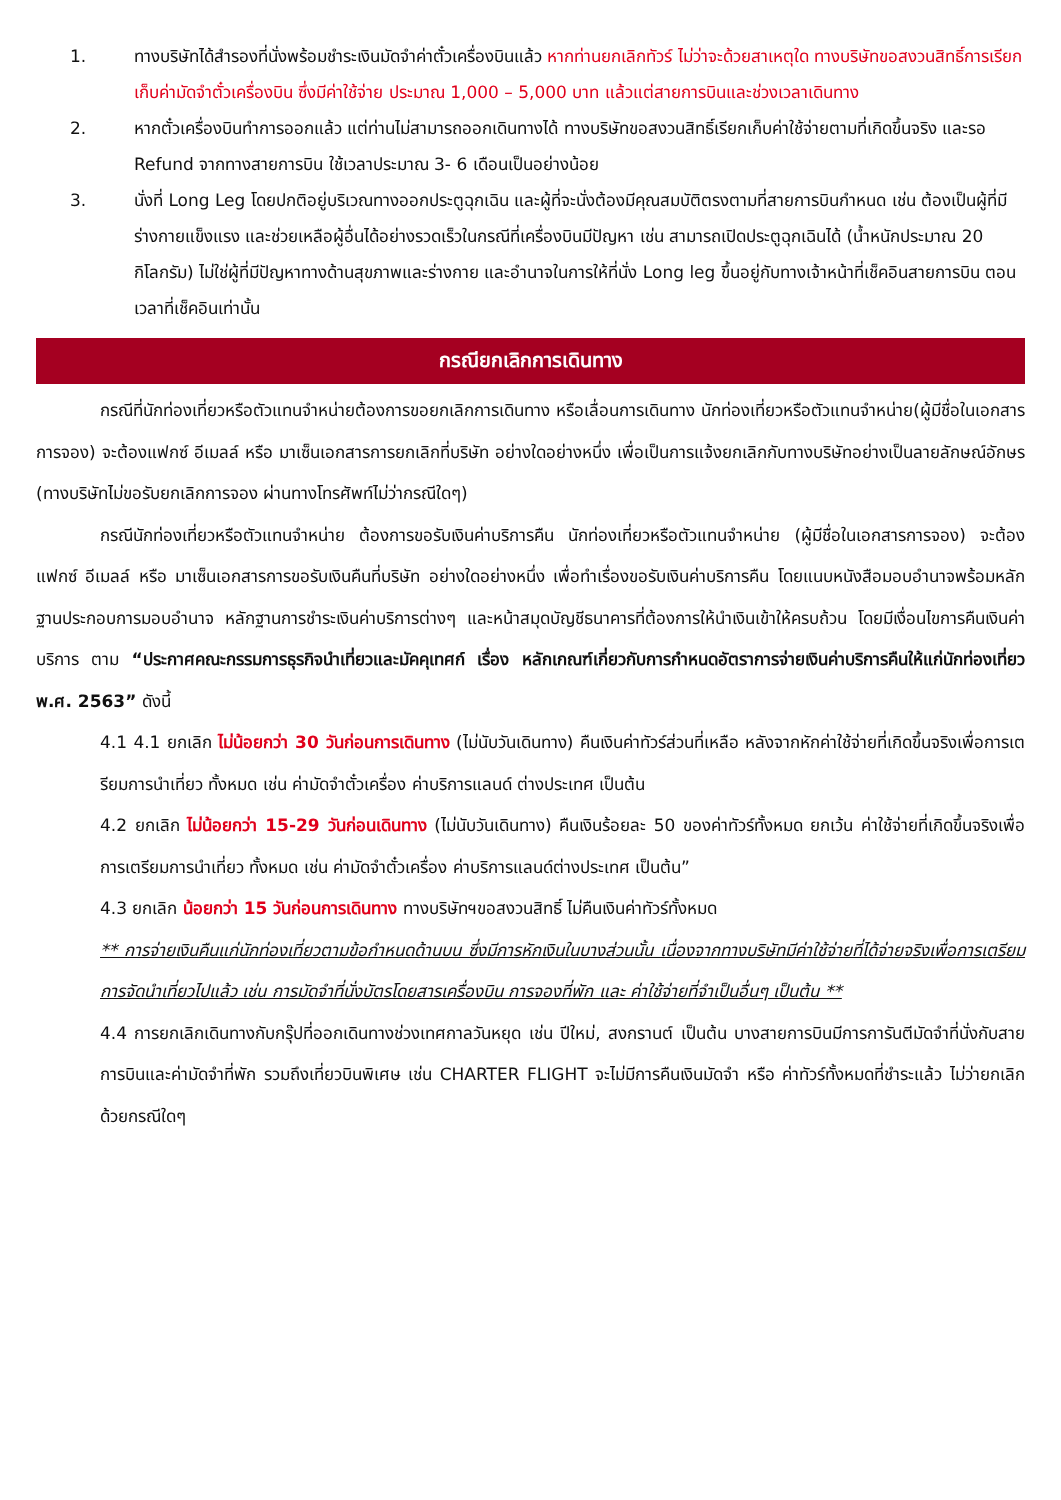1. ทางบริษัทได้สำรองที่นั่งพร้อมชำระเงินมัดจำค่าตั๋วเครื่องบินแล้ว หากท่านยกเลิกทัวร์ ไม่ว่าจะด้วยสาเหตุใด ทางบริษัทขอสงวนสิทธิ์การเรียกเก็บค่ามัดจำตั๋วเครื่องบิน ซึ่งมีค่าใช้จ่าย ประมาณ 1,000 – 5,000 บาท แล้วแต่สายการบินและช่วงเวลาเดินทาง
2. หากตั๋วเครื่องบินทำการออกแล้ว แต่ท่านไม่สามารถออกเดินทางได้ ทางบริษัทขอสงวนสิทธิ์เรียกเก็บค่าใช้จ่ายตามที่เกิดขึ้นจริง และรอ Refund จากทางสายการบิน ใช้เวลาประมาณ 3- 6 เดือนเป็นอย่างน้อย
3. นั่งที่ Long Leg โดยปกติอยู่บริเวณทางออกประตูฉุกเฉิน และผู้ที่จะนั่งต้องมีคุณสมบัติตรงตามที่สายการบินกำหนด เช่น ต้องเป็นผู้ที่มีร่างกายแข็งแรง และช่วยเหลือผู้อื่นได้อย่างรวดเร็วในกรณีที่เครื่องบินมีปัญหา เช่น สามารถเปิดประตูฉุกเฉินได้ (น้ำหนักประมาณ 20 กิโลกรัม) ไม่ใช่ผู้ที่มีปัญหาทางด้านสุขภาพและร่างกาย และอำนาจในการให้ที่นั่ง Long leg ขึ้นอยู่กับทางเจ้าหน้าที่เช็คอินสายการบิน ตอนเวลาที่เช็คอินเท่านั้น
กรณียกเลิกการเดินทาง
กรณีที่นักท่องเที่ยวหรือตัวแทนจำหน่ายต้องการขอยกเลิกการเดินทาง หรือเลื่อนการเดินทาง นักท่องเที่ยวหรือตัวแทนจำหน่าย(ผู้มีชื่อในเอกสารการจอง) จะต้องแฟกซ์ อีเมลล์ หรือ มาเซ็นเอกสารการยกเลิกที่บริษัท อย่างใดอย่างหนึ่ง เพื่อเป็นการแจ้งยกเลิกกับทางบริษัทอย่างเป็นลายลักษณ์อักษร (ทางบริษัทไม่ขอรับยกเลิกการจอง ผ่านทางโทรศัพท์ไม่ว่ากรณีใดๆ)
กรณีนักท่องเที่ยวหรือตัวแทนจำหน่าย ต้องการขอรับเงินค่าบริการคืน นักท่องเที่ยวหรือตัวแทนจำหน่าย (ผู้มีชื่อในเอกสารการจอง) จะต้องแฟกซ์ อีเมลล์ หรือ มาเซ็นเอกสารการขอรับเงินคืนที่บริษัท อย่างใดอย่างหนึ่ง เพื่อทำเรื่องขอรับเงินค่าบริการคืน โดยแนบหนังสือมอบอำนาจพร้อมหลักฐานประกอบการมอบอำนาจ หลักฐานการชำระเงินค่าบริการต่างๆ และหน้าสมุดบัญชีธนาคารที่ต้องการให้นำเงินเข้าให้ครบถ้วน โดยมีเงื่อนไขการคืนเงินค่าบริการ ตาม “ประกาศคณะกรรมการธุรกิจนำเที่ยวและมัคคุเทศก์ เรื่อง หลักเกณฑ์เกี่ยวกับการกำหนดอัตราการจ่ายเงินค่าบริการคืนให้แก่นักท่องเที่ยว พ.ศ. 2563” ดังนี้
4.1 4.1 ยกเลิก ไม่น้อยกว่า 30 วันก่อนการเดินทาง (ไม่นับวันเดินทาง) คืนเงินค่าทัวร์ส่วนที่เหลือ หลังจากหักค่าใช้จ่ายที่เกิดขึ้นจริงเพื่อการเตรียมการนำเที่ยว ทั้งหมด เช่น ค่ามัดจำตั๋วเครื่อง ค่าบริการแลนด์ ต่างประเทศ เป็นต้น
4.2 ยกเลิก ไม่น้อยกว่า 15-29 วันก่อนเดินทาง (ไม่นับวันเดินทาง) คืนเงินร้อยละ 50 ของค่าทัวร์ทั้งหมด ยกเว้น ค่าใช้จ่ายที่เกิดขึ้นจริงเพื่อการเตรียมการนำเที่ยว ทั้งหมด เช่น ค่ามัดจำตั๋วเครื่อง ค่าบริการแลนด์ต่างประเทศ เป็นต้น”
4.3 ยกเลิก น้อยกว่า 15 วันก่อนการเดินทาง ทางบริษัทฯขอสงวนสิทธิ์ ไม่คืนเงินค่าทัวร์ทั้งหมด
** การจ่ายเงินคืนแก่นักท่องเที่ยวตามข้อกำหนดด้านบน ซึ่งมีการหักเงินในบางส่วนนั้น เนื่องจากทางบริษัทมีค่าใช้จ่ายที่ได้จ่ายจริงเพื่อการเตรียมการจัดนำเที่ยวไปแล้ว เช่น การมัดจำที่นั่งบัตรโดยสารเครื่องบิน การจองที่พัก และ ค่าใช้จ่ายที่จำเป็นอื่นๆ เป็นต้น **
4.4 การยกเลิกเดินทางกับกรุ๊ปที่ออกเดินทางช่วงเทศกาลวันหยุด เช่น ปีใหม่, สงกรานต์ เป็นต้น บางสายการบินมีการการันตีมัดจำที่นั่งกับสายการบินและค่ามัดจำที่พัก รวมถึงเที่ยวบินพิเศษ เช่น CHARTER FLIGHT จะไม่มีการคืนเงินมัดจำ หรือ ค่าทัวร์ทั้งหมดที่ชำระแล้ว ไม่ว่ายกเลิกด้วยกรณีใดๆ